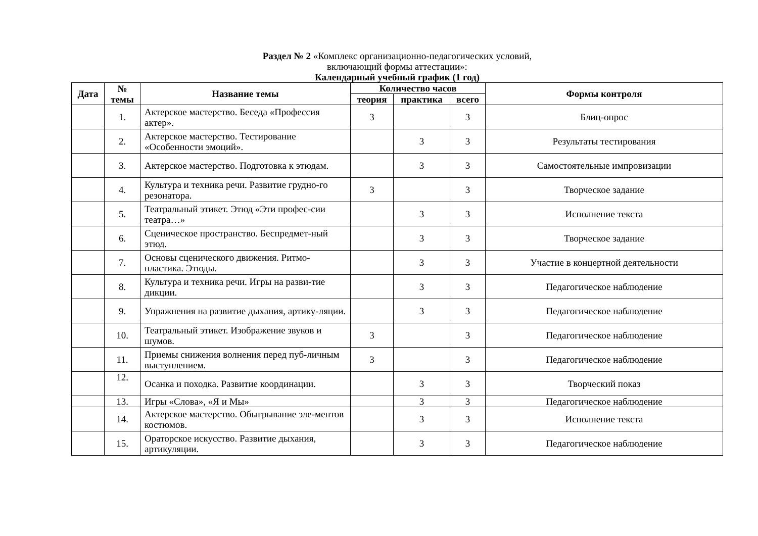Раздел № 2 «Комплекс организационно-педагогических условий,
включающий формы аттестации»:
Календарный учебный график (1 год)
| Дата | № темы | Название темы | Количество часов | | | Формы контроля |
| --- | --- | --- | --- | --- | --- | --- |
| | | | теория | практика | всего | |
| | 1. | Актерское мастерство. Беседа «Профессия актер». | 3 | | 3 | Блиц-опрос |
| | 2. | Актерское мастерство. Тестирование «Особенности эмоций». | | 3 | 3 | Результаты тестирования |
| | 3. | Актерское мастерство. Подготовка к этюдам. | | 3 | 3 | Самостоятельные импровизации |
| | 4. | Культура и техника речи. Развитие грудно-го резонатора. | 3 | | 3 | Творческое задание |
| | 5. | Театральный этикет. Этюд «Эти профес-сии театра…» | | 3 | 3 | Исполнение текста |
| | 6. | Сценическое пространство. Беспредмет-ный этюд. | | 3 | 3 | Творческое задание |
| | 7. | Основы сценического движения. Ритмо-пластика. Этюды. | | 3 | 3 | Участие в концертной деятельности |
| | 8. | Культура и техника речи. Игры на разви-тие дикции. | | 3 | 3 | Педагогическое наблюдение |
| | 9. | Упражнения на развитие дыхания, артику-ляции. | | 3 | 3 | Педагогическое наблюдение |
| | 10. | Театральный этикет. Изображение звуков и шумов. | 3 | | 3 | Педагогическое наблюдение |
| | 11. | Приемы снижения волнения перед пуб-личным выступлением. | 3 | | 3 | Педагогическое наблюдение |
| | 12. | Осанка и походка. Развитие координации. | | 3 | 3 | Творческий показ |
| | 13. | Игры «Слова», «Я и Мы» | | 3 | 3 | Педагогическое наблюдение |
| | 14. | Актерское мастерство. Обыгрывание эле-ментов костюмов. | | 3 | 3 | Исполнение текста |
| | 15. | Ораторское искусство. Развитие дыхания, артикуляции. | | 3 | 3 | Педагогическое наблюдение |